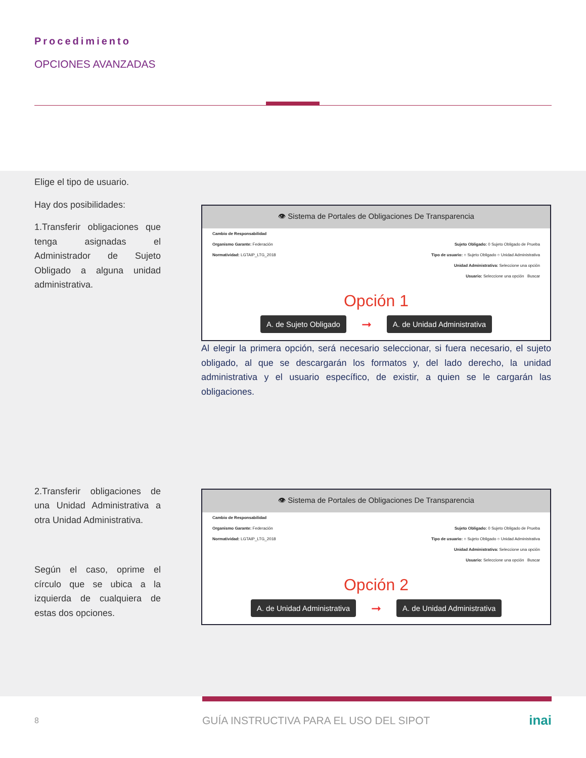Procedimiento
OPCIONES AVANZADAS
Elige el tipo de usuario.
Hay dos posibilidades:
1.Transferir obligaciones que tenga asignadas el Administrador de Sujeto Obligado a alguna unidad administrativa.
2.Transferir obligaciones de una Unidad Administrativa a otra Unidad Administrativa.
Según el caso, oprime el círculo que se ubica a la izquierda de cualquiera de estas dos opciones.
👁 Sistema de Portales de Obligaciones De Transparencia
Cambio de Responsabilidad
Organismo Garante: Federación Sujeto Obligado: 0 Sujeto Obligado de Prueba
Normatividad: LGTAIP_LTG_2018 Tipo de usuario: ○ Sujeto Obligado ○ Unidad Administrativa
Unidad Administrativa: Seleccione una opción
Usuario: Seleccione una opción Buscar
Opción 1
A. de Sujeto Obligado ➞ A. de Unidad Administrativa
Al elegir la primera opción, será necesario seleccionar, si fuera necesario, el sujeto obligado, al que se descargarán los formatos y, del lado derecho, la unidad administrativa y el usuario específico, de existir, a quien se le cargarán las obligaciones.
👁 Sistema de Portales de Obligaciones De Transparencia
Cambio de Responsabilidad
Organismo Garante: Federación Sujeto Obligado: 0 Sujeto Obligado de Prueba
Normatividad: LGTAIP_LTG_2018 Tipo de usuario: ○ Sujeto Obligado ○ Unidad Administrativa
Unidad Administrativa: Seleccione una opción
Usuario: Seleccione una opción Buscar
Opción 2
A. de Unidad Administrativa ➞ A. de Unidad Administrativa
8 GUÍA INSTRUCTIVA PARA EL USO DEL SIPOT inai